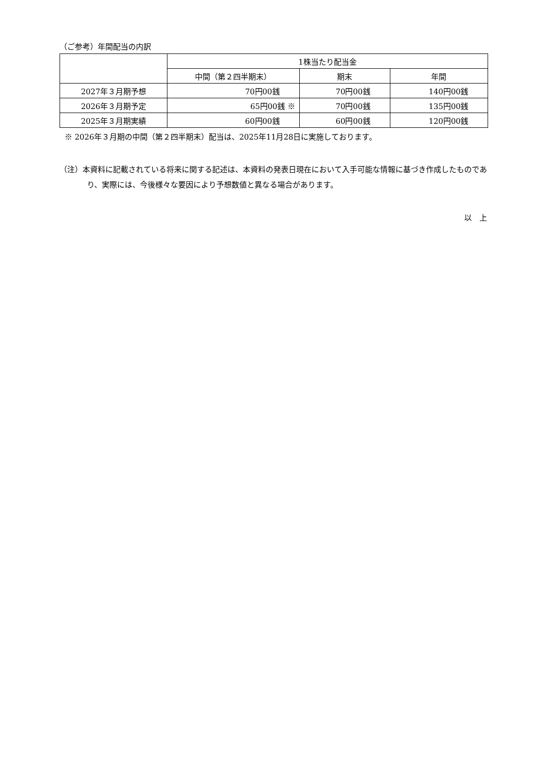（ご参考）年間配当の内訳
| | 1株当たり配当金 | | |
| --- | --- | --- | --- |
| | 中間（第２四半期末） | 期末 | 年間 |
| 2027年３月期予想 | 70円00銭 | 70円00銭 | 140円00銭 |
| 2026年３月期予定 | 65円00銭 ※ | 70円00銭 | 135円00銭 |
| 2025年３月期実績 | 60円00銭 | 60円00銭 | 120円00銭 |
※ 2026年３月期の中間（第２四半期末）配当は、2025年11月28日に実施しております。
（注）本資料に記載されている将来に関する記述は、本資料の発表日現在において入手可能な情報に基づき作成したものであり、実際には、今後様々な要因により予想数値と異なる場合があります。
以　上